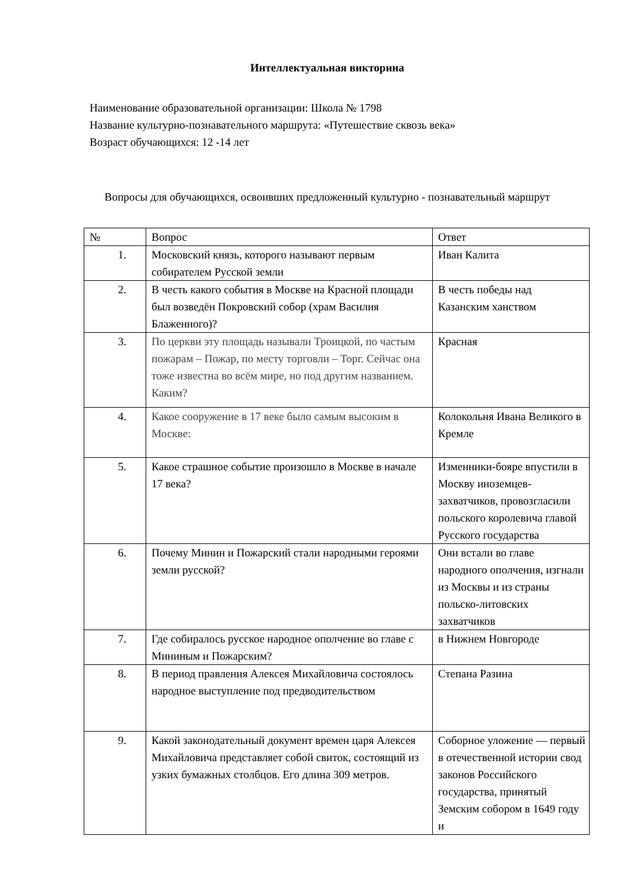Интеллектуальная викторина
Наименование образовательной организации: Школа № 1798
Название культурно-познавательного маршрута: «Путешествие сквозь века»
Возраст обучающихся: 12 -14 лет
Вопросы для обучающихся, освоивших предложенный культурно - познавательный маршрут
| № | Вопрос | Ответ |
| --- | --- | --- |
| 1. | Московский князь, которого называют первым собирателем Русской земли | Иван Калита |
| 2. | В честь какого события в Москве на Красной площади был возведён Покровский собор (храм Василия Блаженного)? | В честь победы над Казанским ханством |
| 3. | По церкви эту площадь называли Троицкой, по частым пожарам – Пожар, по месту торговли – Торг. Сейчас она тоже известна во всём мире, но под другим названием. Каким? | Красная |
| 4. | Какое сооружение в 17 веке было самым высоким в Москве: | Колокольня Ивана Великого в Кремле |
| 5. | Какое страшное событие произошло в Москве в начале 17 века? | Изменники-бояре впустили в Москву иноземцев-захватчиков, провозгласили польского королевича главой Русского государства |
| 6. | Почему Минин и Пожарский стали народными героями земли русской? | Они встали во главе народного ополчения, изгнали из Москвы и из страны польско-литовских захватчиков |
| 7. | Где собиралось русское народное ополчение во главе с Мининым и Пожарским? | в Нижнем Новгороде |
| 8. | В период правления Алексея Михайловича состоялось народное выступление под предводительством | Степана Разина |
| 9. | Какой законодательный документ времен царя Алексея Михайловича представляет собой свиток, состоящий из узких бумажных столбцов. Его длина 309 метров. | Соборное уложение — первый в отечественной истории свод законов Российского государства, принятый Земским собором в 1649 году и |